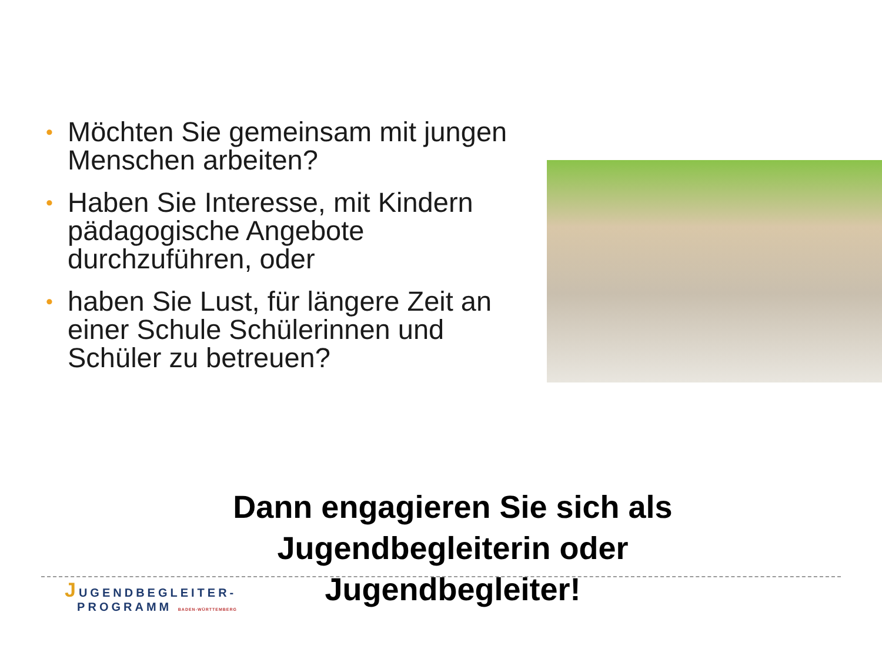• Möchten Sie gemeinsam mit jungen Menschen arbeiten?
• Haben Sie Interesse, mit Kindern pädagogische Angebote durchzuführen, oder
• haben Sie Lust, für längere Zeit an einer Schule Schülerinnen und Schüler zu betreuen?
Dann engagieren Sie sich als
Jugendbegleiterin oder
Jugendbegleiter!
JUGENDBEGLEITER-
PROGRAMM BADEN-WÜRTTEMBERG